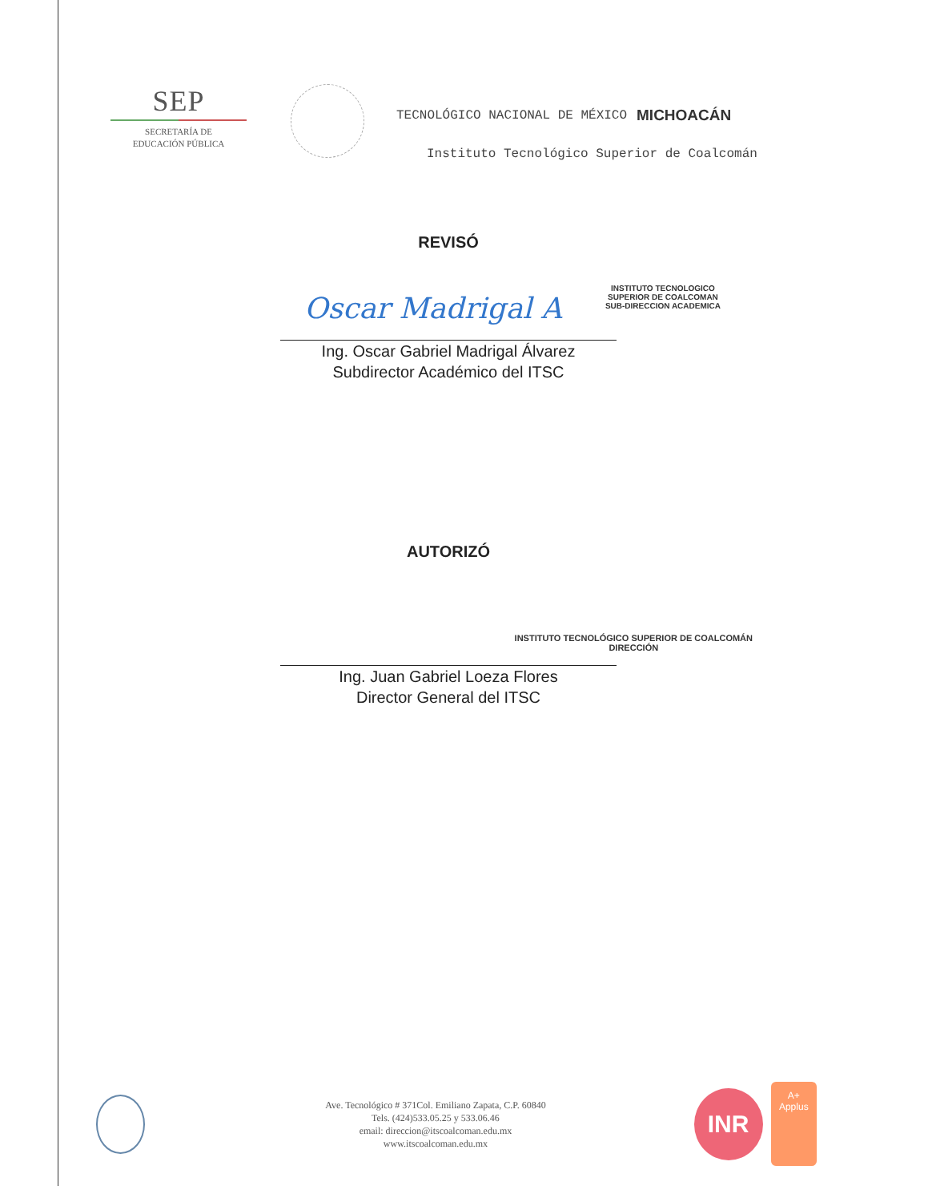SEP
SECRETARÍA DE
EDUCACIÓN PÚBLICA
TECNOLÓGICO NACIONAL DE MÉXICO MICHOACÁN
Instituto Tecnológico Superior de Coalcomán
REVISÓ
INSTITUTO TECNOLOGICO
SUPERIOR DE COALCOMAN
SUB-DIRECCION ACADEMICA
Oscar Madrigal A
Ing. Oscar Gabriel Madrigal Álvarez
Subdirector Académico del ITSC
AUTORIZÓ
INSTITUTO TECNOLÓGICO SUPERIOR DE COALCOMÁN
DIRECCIÓN
Ing. Juan Gabriel Loeza Flores
Director General del ITSC
Ave. Tecnológico # 371Col. Emiliano Zapata, C.P. 60840
Tels. (424)533.05.25 y 533.06.46
email: direccion@itscoalcoman.edu.mx
www.itscoalcoman.edu.mx
INR
A+
Applus